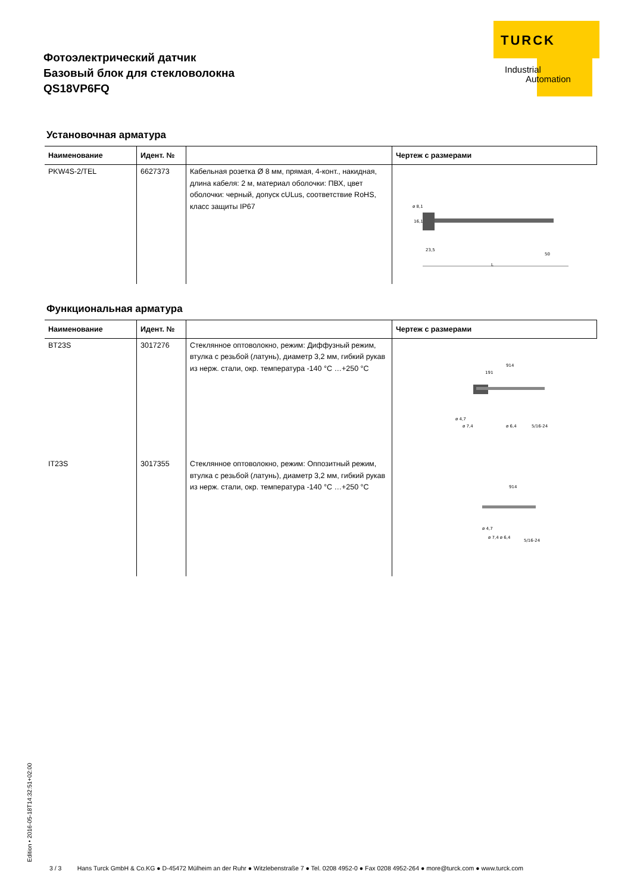Фотоэлектрический датчик
Базовый блок для стекловолокна
QS18VP6FQ
TURCK
Industrial
Automation
Установочная арматура
| Наименование | Идент. № | | Чертеж с размерами |
| --- | --- | --- | --- |
| PKW4S-2/TEL | 6627373 | Кабельная розетка Ø 8 мм, прямая, 4-конт., накидная, длина кабеля: 2 м, материал оболочки: ПВХ, цвет оболочки: черный, допуск cULus, соответствие RoHS, класс защиты IP67 | ø 8,1 16,1 23,5 50 L |
Функциональная арматура
| Наименование | Идент. № | | Чертеж с размерами |
| --- | --- | --- | --- |
| BT23S | 3017276 | Стеклянное оптоволокно, режим: Диффузный режим, втулка с резьбой (латунь), диаметр 3,2 мм, гибкий рукав из нерж. стали, окр. температура -140 °C …+250 °C | 914 191 ø 4,7 ø 7,4 ø 6,4 5/16-24 |
| IT23S | 3017355 | Стеклянное оптоволокно, режим: Оппозитный режим, втулка с резьбой (латунь), диаметр 3,2 мм, гибкий рукав из нерж. стали, окр. температура -140 °C …+250 °C | 914 ø 4,7 ø 7,4 ø 6,4 5/16-24 |
Edition • 2016-05-18T14:32:51+02:00
3 / 3 Hans Turck GmbH & Co.KG ● D-45472 Mülheim an der Ruhr ● Witzlebenstraße 7 ● Tel. 0208 4952-0 ● Fax 0208 4952-264 ● more@turck.com ● www.turck.com